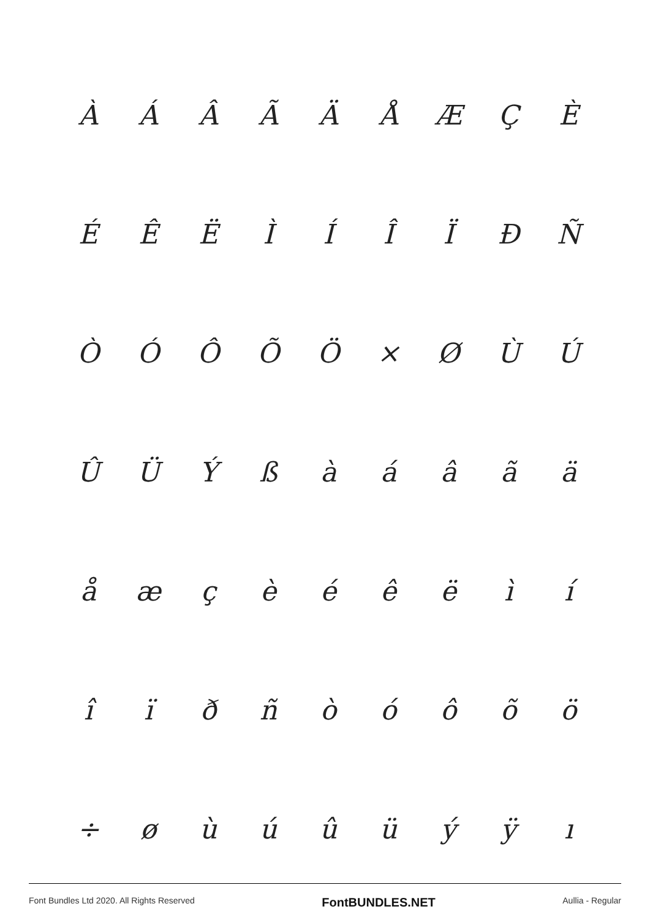| À | Á | Â | Ã | Ä | Å | Æ | Ç | È |
| É | Ê | Ë | Ì | Í | Î | Ï | Ð | Ñ |
| Ò | Ó | Ô | Õ | Ö | × | Ø | Ù | Ú |
| Û | Ü | Ý | ß | à | á | â | ã | ä |
| å | æ | ç | è | é | ê | ë | ì | í |
| î | ï | ð | ñ | ò | ó | ô | õ | ö |
| ÷ | ø | ù | ú | û | ü | ý | ÿ | ı |
Font Bundles Ltd 2020. All Rights Reserved FontBUNDLES.NET Aullia - Regular